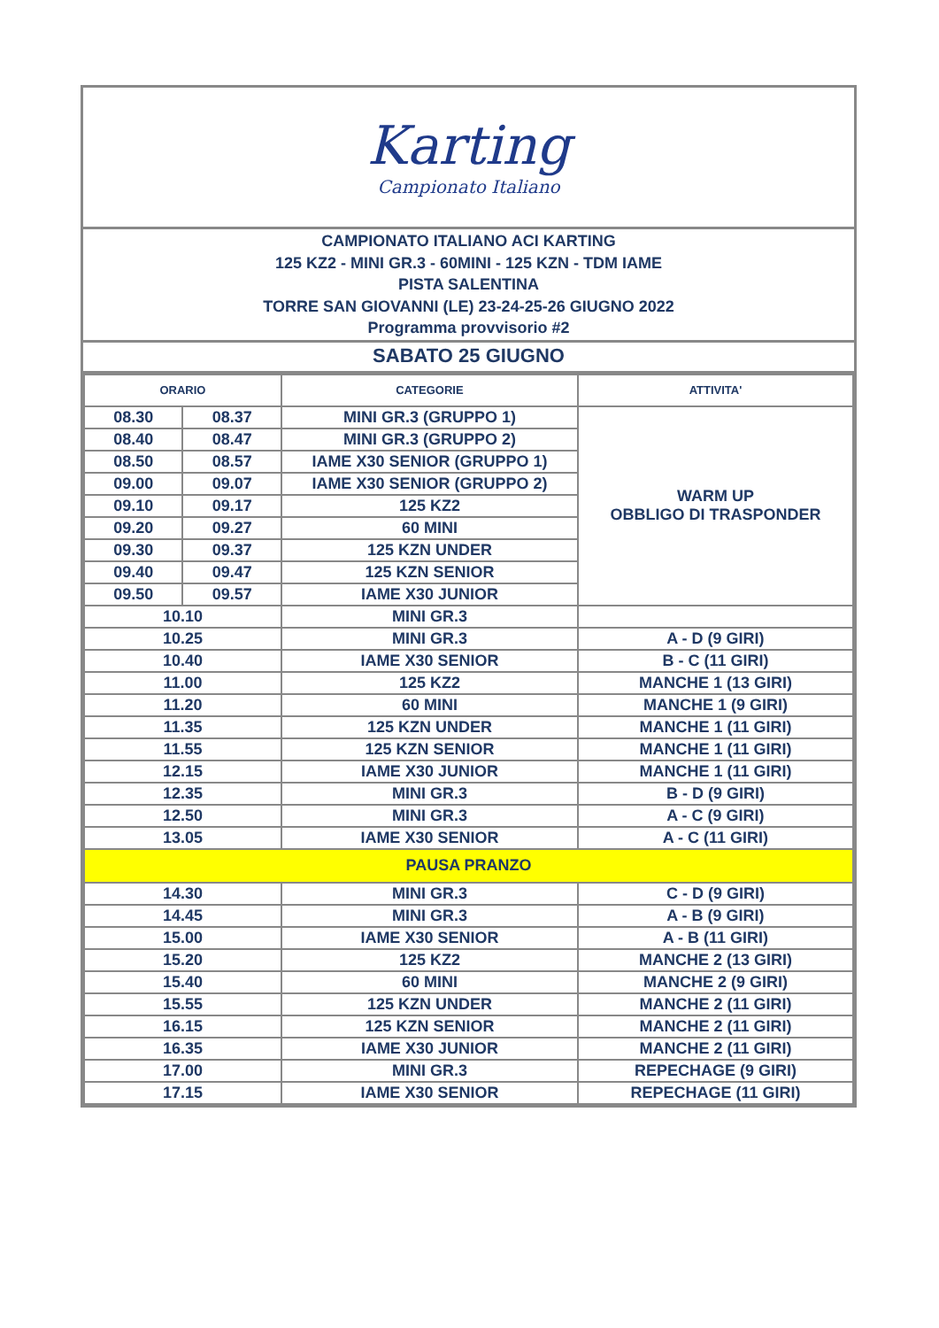Karting
Campionato Italiano
CAMPIONATO ITALIANO ACI KARTING
125 KZ2 - MINI GR.3 - 60MINI - 125 KZN - TDM IAME
PISTA SALENTINA
TORRE SAN GIOVANNI (LE) 23-24-25-26 GIUGNO 2022
Programma provvisorio #2
SABATO 25 GIUGNO
| ORARIO | | CATEGORIE | ATTIVITA' |
| --- | --- | --- | --- |
| 08.30 | 08.37 | MINI GR.3 (GRUPPO 1) | WARM UP OBBLIGO DI TRASPONDER |
| 08.40 | 08.47 | MINI GR.3 (GRUPPO 2) | |
| 08.50 | 08.57 | IAME X30 SENIOR (GRUPPO 1) | |
| 09.00 | 09.07 | IAME X30 SENIOR (GRUPPO 2) | |
| 09.10 | 09.17 | 125 KZ2 | |
| 09.20 | 09.27 | 60 MINI | |
| 09.30 | 09.37 | 125 KZN UNDER | |
| 09.40 | 09.47 | 125 KZN SENIOR | |
| 09.50 | 09.57 | IAME X30 JUNIOR | |
| 10.10 | | MINI GR.3 | |
| 10.25 | | MINI GR.3 | A - D (9 GIRI) |
| 10.40 | | IAME X30 SENIOR | B - C (11 GIRI) |
| 11.00 | | 125 KZ2 | MANCHE 1 (13 GIRI) |
| 11.20 | | 60 MINI | MANCHE 1 (9 GIRI) |
| 11.35 | | 125 KZN UNDER | MANCHE 1 (11 GIRI) |
| 11.55 | | 125 KZN SENIOR | MANCHE 1 (11 GIRI) |
| 12.15 | | IAME X30 JUNIOR | MANCHE 1 (11 GIRI) |
| 12.35 | | MINI GR.3 | B - D (9 GIRI) |
| 12.50 | | MINI GR.3 | A - C (9 GIRI) |
| 13.05 | | IAME X30 SENIOR | A - C (11 GIRI) |
| PAUSA PRANZO | | | |
| 14.30 | | MINI GR.3 | C - D (9 GIRI) |
| 14.45 | | MINI GR.3 | A - B (9 GIRI) |
| 15.00 | | IAME X30 SENIOR | A - B (11 GIRI) |
| 15.20 | | 125 KZ2 | MANCHE 2 (13 GIRI) |
| 15.40 | | 60 MINI | MANCHE 2 (9 GIRI) |
| 15.55 | | 125 KZN UNDER | MANCHE 2 (11 GIRI) |
| 16.15 | | 125 KZN SENIOR | MANCHE 2 (11 GIRI) |
| 16.35 | | IAME X30 JUNIOR | MANCHE 2 (11 GIRI) |
| 17.00 | | MINI GR.3 | REPECHAGE (9 GIRI) |
| 17.15 | | IAME X30 SENIOR | REPECHAGE (11 GIRI) |